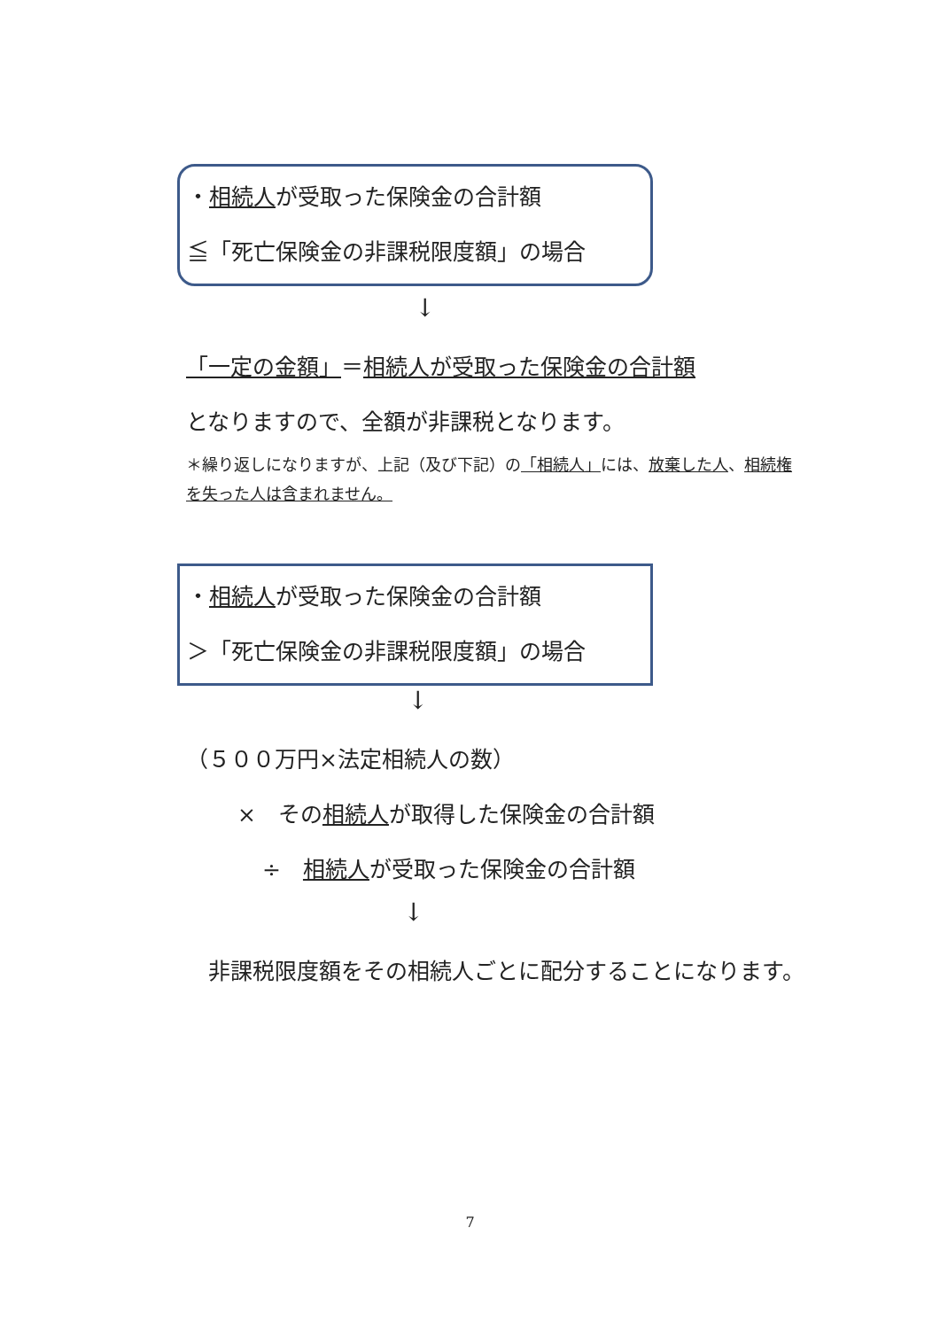・相続人が受取った保険金の合計額
≦「死亡保険金の非課税限度額」の場合
↓
「一定の金額」＝相続人が受取った保険金の合計額
となりますので、全額が非課税となります。
＊繰り返しになりますが、上記（及び下記）の「相続人」には、放棄した人、相続権を失った人は含まれません。
・相続人が受取った保険金の合計額
＞「死亡保険金の非課税限度額」の場合
↓
（５００万円×法定相続人の数）
×　その相続人が取得した保険金の合計額
÷　相続人が受取った保険金の合計額
↓
　非課税限度額をその相続人ごとに配分することになります。
7